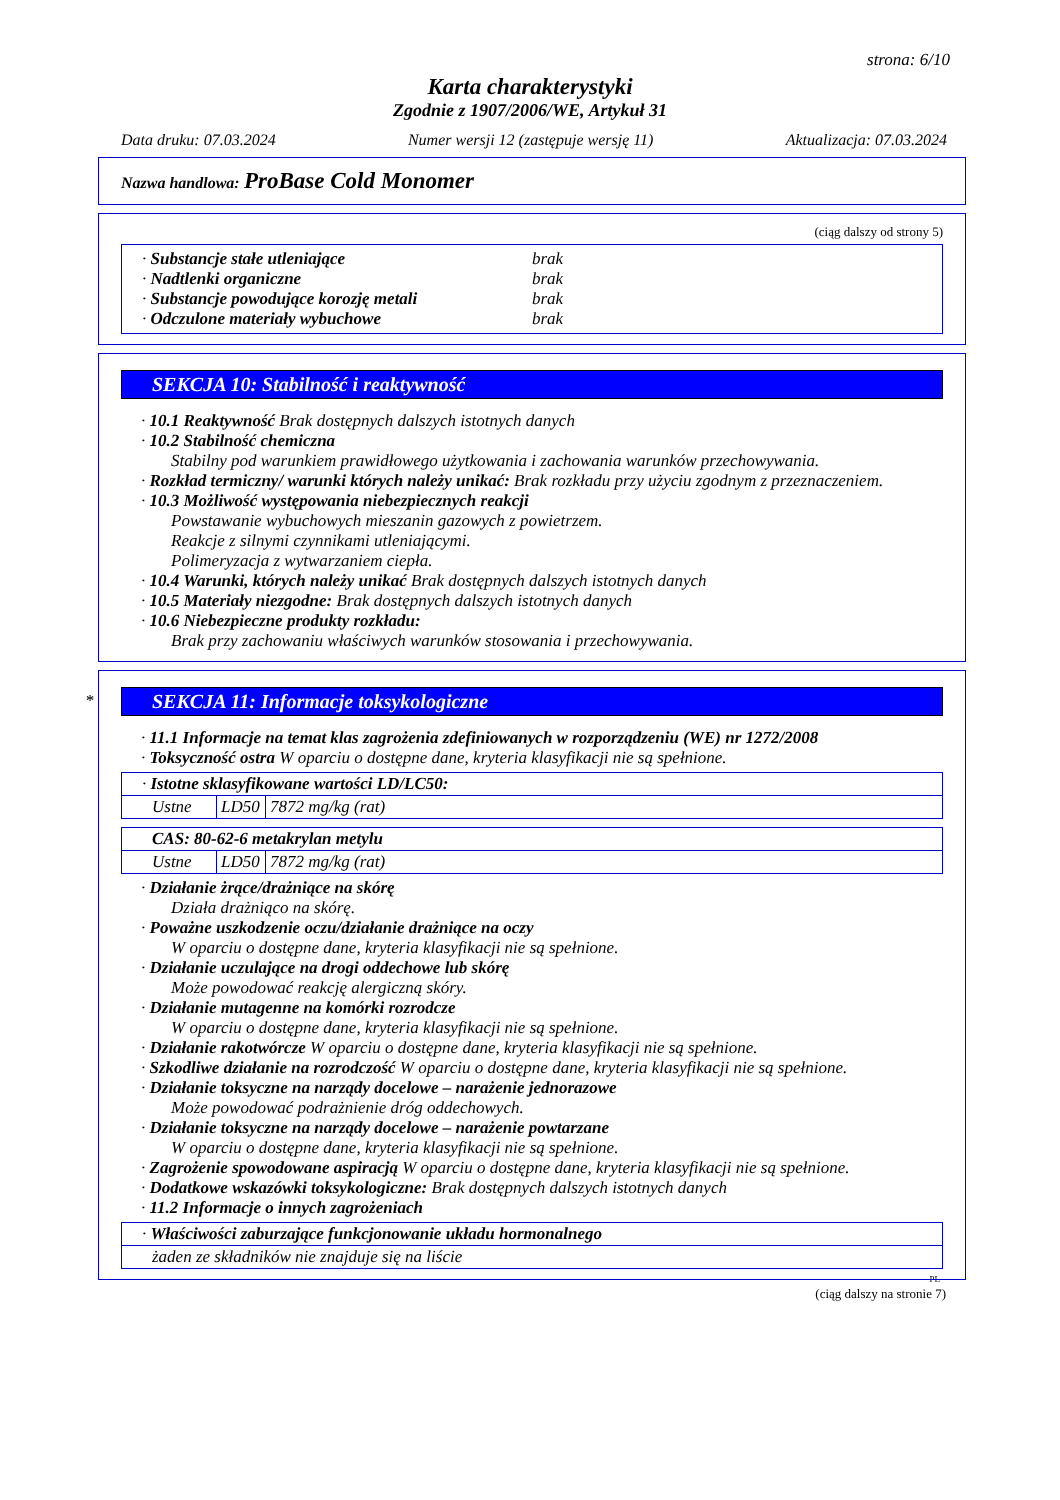strona: 6/10
Karta charakterystyki
Zgodnie z 1907/2006/WE, Artykuł 31
Data druku: 07.03.2024 Numer wersji 12 (zastępuje wersję 11) Aktualizacja: 07.03.2024
Nazwa handlowa: ProBase Cold Monomer
(ciąg dalszy od strony 5)
| · Substancje stałe utleniające | brak |
| · Nadtlenki organiczne | brak |
| · Substancje powodujące korozję metali | brak |
| · Odczulone materiały wybuchowe | brak |
SEKCJA 10: Stabilność i reaktywność
· 10.1 Reaktywność Brak dostępnych dalszych istotnych danych
· 10.2 Stabilność chemiczna
Stabilny pod warunkiem prawidłowego użytkowania i zachowania warunków przechowywania.
· Rozkład termiczny/ warunki których należy unikać: Brak rozkładu przy użyciu zgodnym z przeznaczeniem.
· 10.3 Możliwość występowania niebezpiecznych reakcji
Powstawanie wybuchowych mieszanin gazowych z powietrzem.
Reakcje z silnymi czynnikami utleniającymi.
Polimeryzacja z wytwarzaniem ciepła.
· 10.4 Warunki, których należy unikać Brak dostępnych dalszych istotnych danych
· 10.5 Materiały niezgodne: Brak dostępnych dalszych istotnych danych
· 10.6 Niebezpieczne produkty rozkładu:
Brak przy zachowaniu właściwych warunków stosowania i przechowywania.
*
SEKCJA 11: Informacje toksykologiczne
· 11.1 Informacje na temat klas zagrożenia zdefiniowanych w rozporządzeniu (WE) nr 1272/2008
· Toksyczność ostra W oparciu o dostępne dane, kryteria klasyfikacji nie są spełnione.
| · Istotne sklasyfikowane wartości LD/LC50: | | |
| Ustne | LD50 | 7872 mg/kg (rat) |
| CAS: 80-62-6 metakrylan metylu | | |
| Ustne | LD50 | 7872 mg/kg (rat) |
· Działanie żrące/drażniące na skórę
Działa drażniąco na skórę.
· Poważne uszkodzenie oczu/działanie drażniące na oczy
W oparciu o dostępne dane, kryteria klasyfikacji nie są spełnione.
· Działanie uczulające na drogi oddechowe lub skórę
Może powodować reakcję alergiczną skóry.
· Działanie mutagenne na komórki rozrodcze
W oparciu o dostępne dane, kryteria klasyfikacji nie są spełnione.
· Działanie rakotwórcze W oparciu o dostępne dane, kryteria klasyfikacji nie są spełnione.
· Szkodliwe działanie na rozrodczość W oparciu o dostępne dane, kryteria klasyfikacji nie są spełnione.
· Działanie toksyczne na narządy docelowe – narażenie jednorazowe
Może powodować podrażnienie dróg oddechowych.
· Działanie toksyczne na narządy docelowe – narażenie powtarzane
W oparciu o dostępne dane, kryteria klasyfikacji nie są spełnione.
· Zagrożenie spowodowane aspiracją W oparciu o dostępne dane, kryteria klasyfikacji nie są spełnione.
· Dodatkowe wskazówki toksykologiczne: Brak dostępnych dalszych istotnych danych
· 11.2 Informacje o innych zagrożeniach
| · Właściwości zaburzające funkcjonowanie układu hormonalnego |
| żaden ze składników nie znajduje się na liście |
PL
(ciąg dalszy na stronie 7)